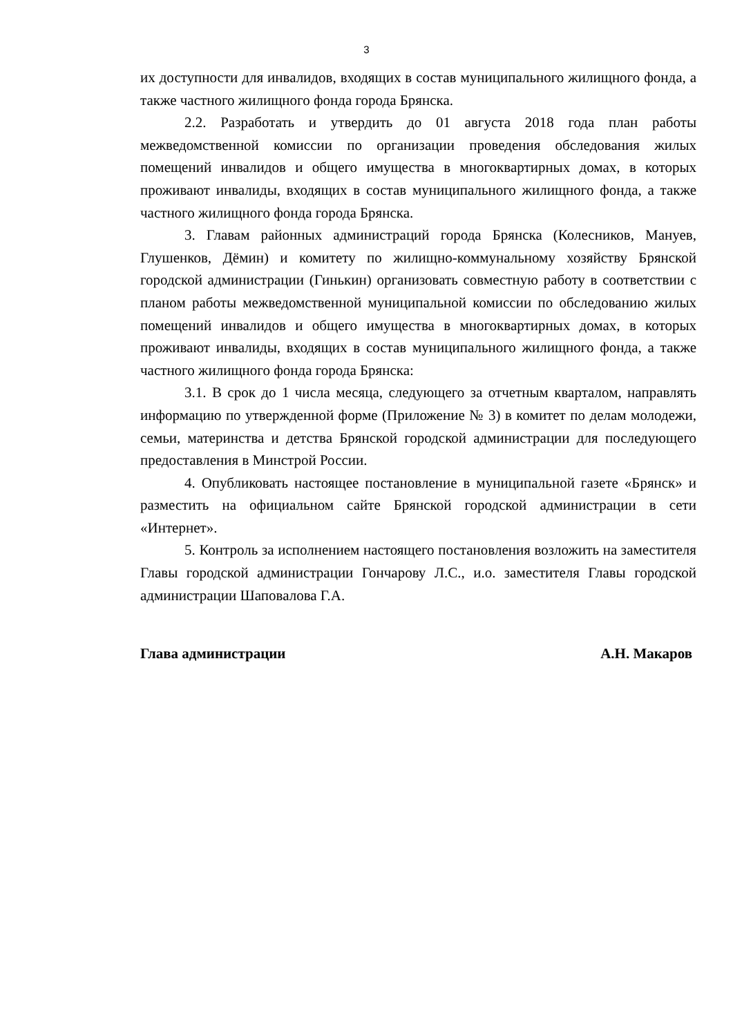3
их доступности для инвалидов, входящих в состав муниципального жилищного фонда, а также частного жилищного фонда города Брянска.
2.2. Разработать и утвердить до 01 августа 2018 года план работы межведомственной комиссии по организации проведения обследования жилых помещений инвалидов и общего имущества в многоквартирных домах, в которых проживают инвалиды, входящих в состав муниципального жилищного фонда, а также частного жилищного фонда города Брянска.
3. Главам районных администраций города Брянска (Колесников, Мануев, Глушенков, Дёмин) и комитету по жилищно-коммунальному хозяйству Брянской городской администрации (Гинькин) организовать совместную работу в соответствии с планом работы межведомственной муниципальной комиссии по обследованию жилых помещений инвалидов и общего имущества в многоквартирных домах, в которых проживают инвалиды, входящих в состав муниципального жилищного фонда, а также частного жилищного фонда города Брянска:
3.1. В срок до 1 числа месяца, следующего за отчетным кварталом, направлять информацию по утвержденной форме (Приложение № 3) в комитет по делам молодежи, семьи, материнства и детства Брянской городской администрации для последующего предоставления в Минстрой России.
4. Опубликовать настоящее постановление в муниципальной газете «Брянск» и разместить на официальном сайте Брянской городской администрации в сети «Интернет».
5. Контроль за исполнением настоящего постановления возложить на заместителя Главы городской администрации Гончарову Л.С., и.о. заместителя Главы городской администрации Шаповалова Г.А.
Глава администрации А.Н. Макаров